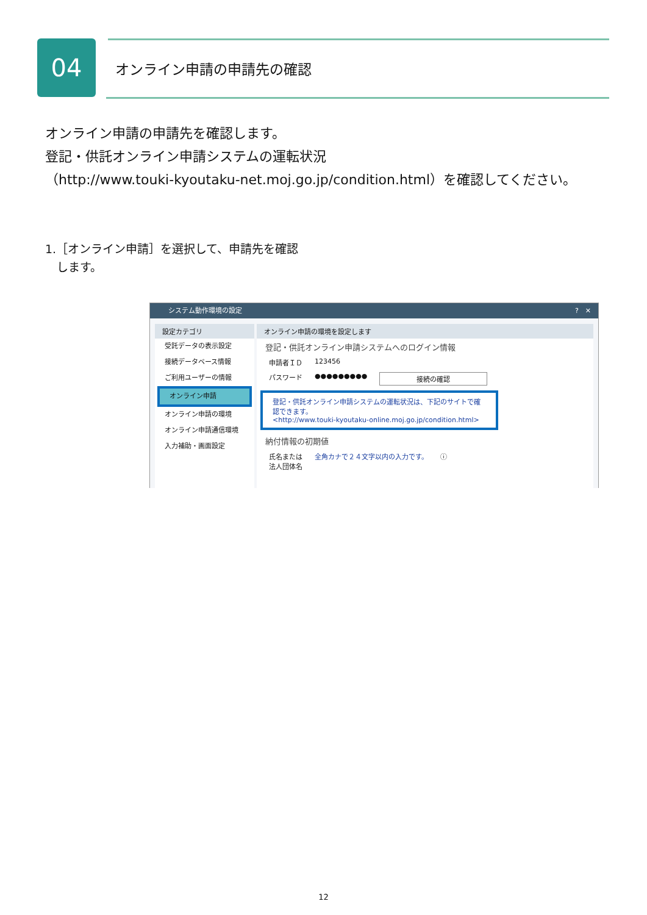04 オンライン申請の申請先の確認
オンライン申請の申請先を確認します。
登記・供託オンライン申請システムの運転状況
（http://www.touki-kyoutaku-net.moj.go.jp/condition.html）を確認してください。
1.［オンライン申請］を選択して、申請先を確認
　します。
システム動作環境の設定 ?　✕
設定カテゴリ
受託データの表示設定
接続データベース情報
ご利用ユーザーの情報
オンライン申請
オンライン申請の環境
オンライン申請通信環境
入力補助・画面設定
オンライン申請の環境を設定します
登記・供託オンライン申請システムへのログイン情報
申請者ＩＤ 123456
パスワード ●●●●●●●●● 接続の確認
登記・供託オンライン申請システムの運転状況は、下記のサイトで確認できます。
<http://www.touki-kyoutaku-online.moj.go.jp/condition.html>
納付情報の初期値
氏名または
法人団体名 全角カナで２４文字以内の入力です。 ⓘ
12